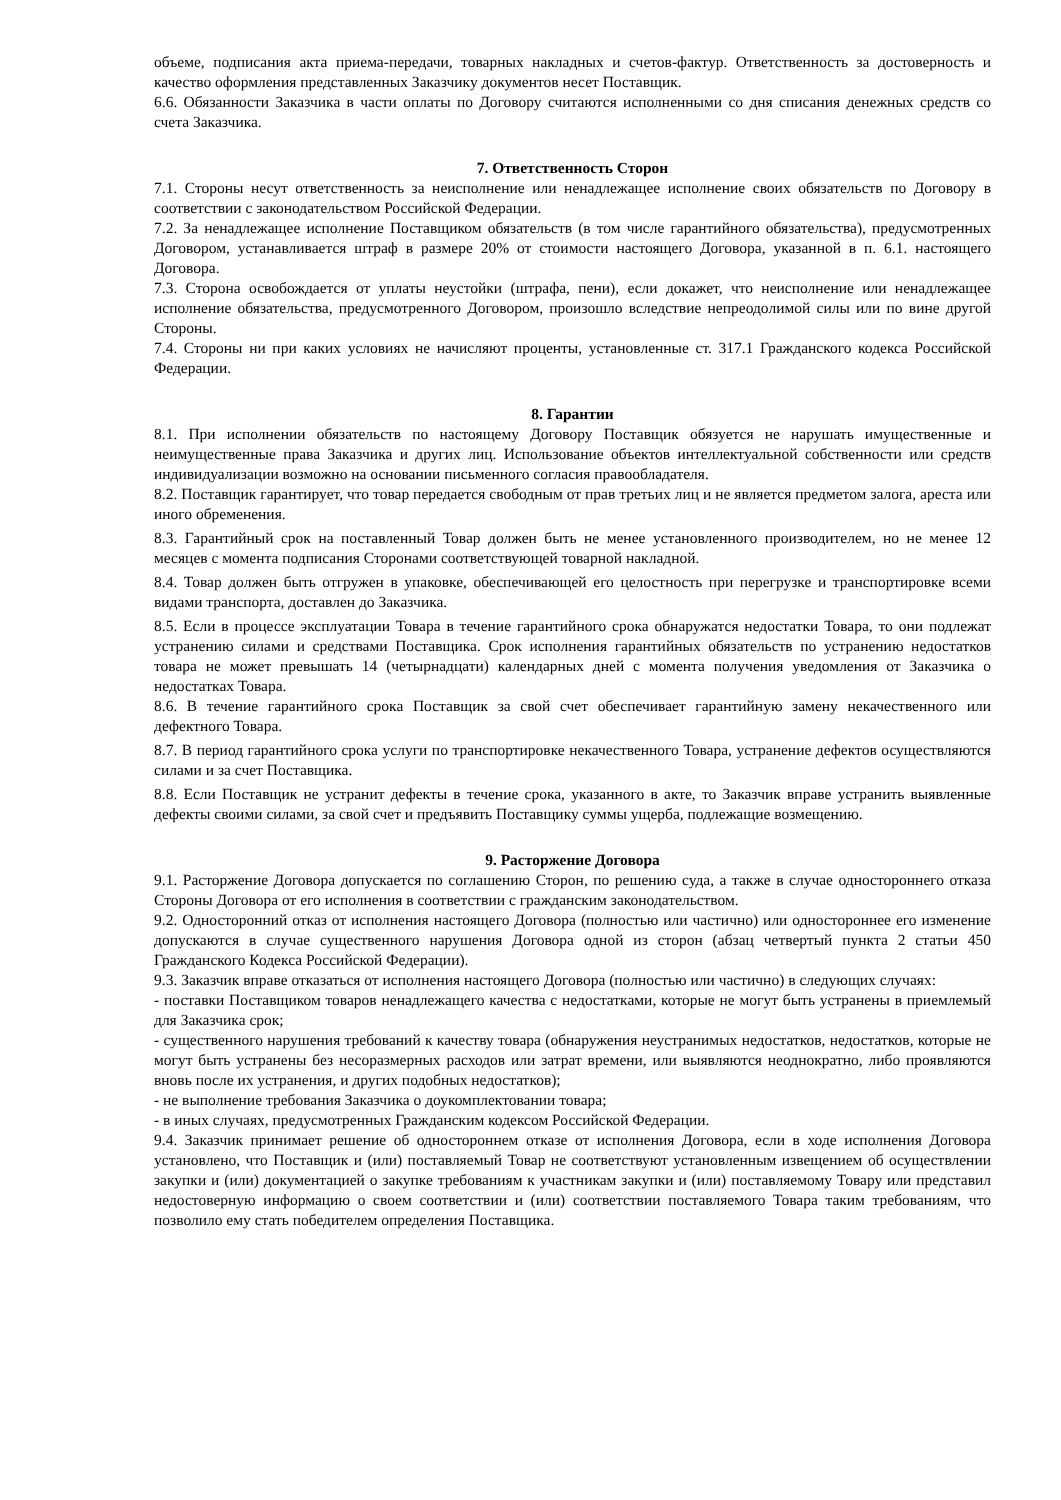объеме, подписания акта приема-передачи, товарных накладных и счетов-фактур. Ответственность за достоверность и качество оформления представленных Заказчику документов несет Поставщик.
6.6. Обязанности Заказчика в части оплаты по Договору считаются исполненными со дня списания денежных средств со счета Заказчика.
7. Ответственность Сторон
7.1. Стороны несут ответственность за неисполнение или ненадлежащее исполнение своих обязательств по Договору в соответствии с законодательством Российской Федерации.
7.2. За ненадлежащее исполнение Поставщиком обязательств (в том числе гарантийного обязательства), предусмотренных Договором, устанавливается штраф в размере 20% от стоимости настоящего Договора, указанной в п. 6.1. настоящего Договора.
7.3. Сторона освобождается от уплаты неустойки (штрафа, пени), если докажет, что неисполнение или ненадлежащее исполнение обязательства, предусмотренного Договором, произошло вследствие непреодолимой силы или по вине другой Стороны.
7.4. Стороны ни при каких условиях не начисляют проценты, установленные ст. 317.1 Гражданского кодекса Российской Федерации.
8. Гарантии
8.1. При исполнении обязательств по настоящему Договору Поставщик обязуется не нарушать имущественные и неимущественные права Заказчика и других лиц. Использование объектов интеллектуальной собственности или средств индивидуализации возможно на основании письменного согласия правообладателя.
8.2. Поставщик гарантирует, что товар передается свободным от прав третьих лиц и не является предметом залога, ареста или иного обременения.
8.3. Гарантийный срок на поставленный Товар должен быть не менее установленного производителем, но не менее 12 месяцев с момента подписания Сторонами соответствующей товарной накладной.
8.4. Товар должен быть отгружен в упаковке, обеспечивающей его целостность при перегрузке и транспортировке всеми видами транспорта, доставлен до Заказчика.
8.5. Если в процессе эксплуатации Товара в течение гарантийного срока обнаружатся недостатки Товара, то они подлежат устранению силами и средствами Поставщика. Срок исполнения гарантийных обязательств по устранению недостатков товара не может превышать 14 (четырнадцати) календарных дней с момента получения уведомления от Заказчика о недостатках Товара.
8.6. В течение гарантийного срока Поставщик за свой счет обеспечивает гарантийную замену некачественного или дефектного Товара.
8.7. В период гарантийного срока услуги по транспортировке некачественного Товара, устранение дефектов осуществляются силами и за счет Поставщика.
8.8. Если Поставщик не устранит дефекты в течение срока, указанного в акте, то Заказчик вправе устранить выявленные дефекты своими силами, за свой счет и предъявить Поставщику суммы ущерба, подлежащие возмещению.
9. Расторжение Договора
9.1. Расторжение Договора допускается по соглашению Сторон, по решению суда, а также в случае одностороннего отказа Стороны Договора от его исполнения в соответствии с гражданским законодательством.
9.2. Односторонний отказ от исполнения настоящего Договора (полностью или частично) или одностороннее его изменение допускаются в случае существенного нарушения Договора одной из сторон (абзац четвертый пункта 2 статьи 450 Гражданского Кодекса Российской Федерации).
9.3. Заказчик вправе отказаться от исполнения настоящего Договора (полностью или частично) в следующих случаях:
- поставки Поставщиком товаров ненадлежащего качества с недостатками, которые не могут быть устранены в приемлемый для Заказчика срок;
- существенного нарушения требований к качеству товара (обнаружения неустранимых недостатков, недостатков, которые не могут быть устранены без несоразмерных расходов или затрат времени, или выявляются неоднократно, либо проявляются вновь после их устранения, и других подобных недостатков);
- не выполнение требования Заказчика о доукомплектовании товара;
- в иных случаях, предусмотренных Гражданским кодексом Российской Федерации.
9.4. Заказчик принимает решение об одностороннем отказе от исполнения Договора, если в ходе исполнения Договора установлено, что Поставщик и (или) поставляемый Товар не соответствуют установленным извещением об осуществлении закупки и (или) документацией о закупке требованиям к участникам закупки и (или) поставляемому Товару или представил недостоверную информацию о своем соответствии и (или) соответствии поставляемого Товара таким требованиям, что позволило ему стать победителем определения Поставщика.